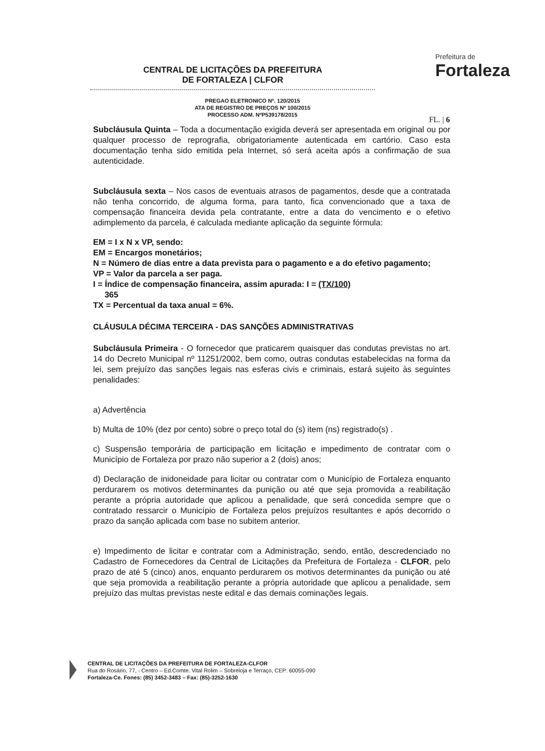CENTRAL DE LICITAÇÕES DA PREFEITURA
DE FORTALEZA | CLFOR
Prefeitura de
Fortaleza
PREGAO ELETRONICO Nº. 120/2015
ATA DE REGISTRO DE PREÇOS Nº 100/2015
PROCESSO ADM. NºP539178/2015
FL. | 6
Subcláusula Quinta – Toda a documentação exigida deverá ser apresentada em original ou por qualquer processo de reprografia, obrigatoriamente autenticada em cartório. Caso esta documentação tenha sido emitida pela Internet, só será aceita após a confirmação de sua autenticidade.
Subcláusula sexta – Nos casos de eventuais atrasos de pagamentos, desde que a contratada não tenha concorrido, de alguma forma, para tanto, fica convencionado que a taxa de compensação financeira devida pela contratante, entre a data do vencimento e o efetivo adimplemento da parcela, é calculada mediante aplicação da seguinte fórmula:
EM = I x N x VP, sendo:
EM = Encargos monetários;
N = Número de dias entre a data prevista para o pagamento e a do efetivo pagamento;
VP = Valor da parcela a ser paga.
I = Índice de compensação financeira, assim apurada: I = (TX/100)
365
TX = Percentual da taxa anual = 6%.
CLÁUSULA DÉCIMA TERCEIRA - DAS SANÇÕES ADMINISTRATIVAS
Subcláusula Primeira - O fornecedor que praticarem quaisquer das condutas previstas no art. 14 do Decreto Municipal nº 11251/2002, bem como, outras condutas estabelecidas na forma da lei, sem prejuízo das sanções legais nas esferas civis e criminais, estará sujeito às seguintes penalidades:
a) Advertência
b) Multa de 10% (dez por cento) sobre o preço total do (s) item (ns) registrado(s) .
c) Suspensão temporária de participação em licitação e impedimento de contratar com o Município de Fortaleza por prazo não superior a 2 (dois) anos;
d) Declaração de inidoneidade para licitar ou contratar com o Município de Fortaleza enquanto perdurarem os motivos determinantes da punição ou até que seja promovida a reabilitação perante a própria autoridade que aplicou a penalidade, que será concedida sempre que o contratado ressarcir o Município de Fortaleza pelos prejuízos resultantes e após decorrido o prazo da sanção aplicada com base no subitem anterior.
e) Impedimento de licitar e contratar com a Administração, sendo, então, descredenciado no Cadastro de Fornecedores da Central de Licitações da Prefeitura de Fortaleza - CLFOR, pelo prazo de até 5 (cinco) anos, enquanto perdurarem os motivos determinantes da punição ou até que seja promovida a reabilitação perante a própria autoridade que aplicou a penalidade, sem prejuízo das multas previstas neste edital e das demais cominações legais.
CENTRAL DE LICITAÇÕES DA PREFEITURA DE FORTALEZA-CLFOR
Rua do Rosário, 77, - Centro – Ed.Comte. Vital Rolim – Sobreloja e Terraço, CEP: 60055-090
Fortaleza-Ce. Fones: (85) 3452-3483 – Fax: (85)-3252-1630